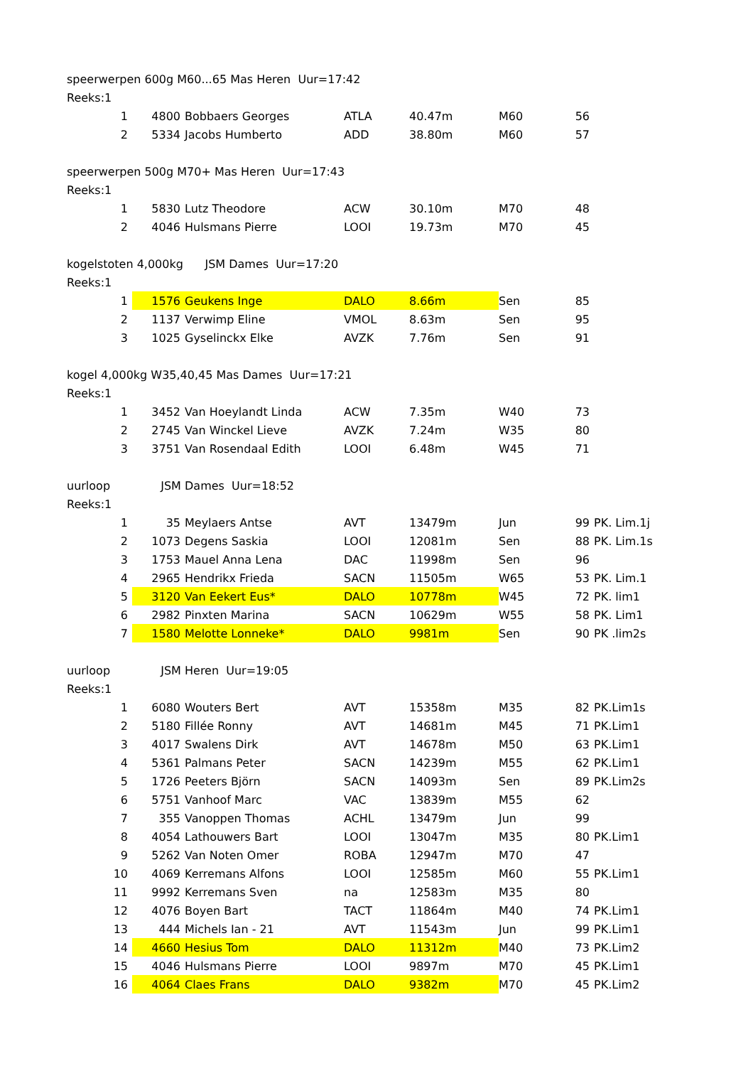| speerwerpen 600g M60...65 Mas Heren Uur=17:42 | | | | | | | |
| Reeks:1 | | | | | | | |
| 1 | 4800 | Bobbaers Georges | ATLA | 40.47m | M60 | 56 | |
| 2 | 5334 | Jacobs Humberto | ADD | 38.80m | M60 | 57 | |
| speerwerpen 500g M70+ Mas Heren Uur=17:43 | | | | | | | |
| Reeks:1 | | | | | | | |
| 1 | 5830 | Lutz Theodore | ACW | 30.10m | M70 | 48 | |
| 2 | 4046 | Hulsmans Pierre | LOOI | 19.73m | M70 | 45 | |
| kogelstoten 4,000kg JSM Dames Uur=17:20 | | | | | | | |
| Reeks:1 | | | | | | | |
| 1 | 1576 | Geukens Inge | DALO | 8.66m | Sen | 85 | |
| 2 | 1137 | Verwimp Eline | VMOL | 8.63m | Sen | 95 | |
| 3 | 1025 | Gyselinckx Elke | AVZK | 7.76m | Sen | 91 | |
| kogel 4,000kg W35,40,45 Mas Dames Uur=17:21 | | | | | | | |
| Reeks:1 | | | | | | | |
| 1 | 3452 | Van Hoeylandt Linda | ACW | 7.35m | W40 | 73 | |
| 2 | 2745 | Van Winckel Lieve | AVZK | 7.24m | W35 | 80 | |
| 3 | 3751 | Van Rosendaal Edith | LOOI | 6.48m | W45 | 71 | |
| uurloop JSM Dames Uur=18:52 | | | | | | | |
| Reeks:1 | | | | | | | |
| 1 | 35 | Meylaers Antse | AVT | 13479m | Jun | 99 | PK. Lim.1j |
| 2 | 1073 | Degens Saskia | LOOI | 12081m | Sen | 88 | PK. Lim.1s |
| 3 | 1753 | Mauel Anna Lena | DAC | 11998m | Sen | 96 | |
| 4 | 2965 | Hendrikx Frieda | SACN | 11505m | W65 | 53 | PK. Lim.1 |
| 5 | 3120 | Van Eekert Eus* | DALO | 10778m | W45 | 72 | PK. lim1 |
| 6 | 2982 | Pinxten Marina | SACN | 10629m | W55 | 58 | PK. Lim1 |
| 7 | 1580 | Melotte Lonneke* | DALO | 9981m | Sen | 90 | PK .lim2s |
| uurloop JSM Heren Uur=19:05 | | | | | | | |
| Reeks:1 | | | | | | | |
| 1 | 6080 | Wouters Bert | AVT | 15358m | M35 | 82 | PK.Lim1s |
| 2 | 5180 | Fillée Ronny | AVT | 14681m | M45 | 71 | PK.Lim1 |
| 3 | 4017 | Swalens Dirk | AVT | 14678m | M50 | 63 | PK.Lim1 |
| 4 | 5361 | Palmans Peter | SACN | 14239m | M55 | 62 | PK.Lim1 |
| 5 | 1726 | Peeters Björn | SACN | 14093m | Sen | 89 | PK.Lim2s |
| 6 | 5751 | Vanhoof Marc | VAC | 13839m | M55 | 62 | |
| 7 | 355 | Vanoppen Thomas | ACHL | 13479m | Jun | 99 | |
| 8 | 4054 | Lathouwers Bart | LOOI | 13047m | M35 | 80 | PK.Lim1 |
| 9 | 5262 | Van Noten Omer | ROBA | 12947m | M70 | 47 | |
| 10 | 4069 | Kerremans Alfons | LOOI | 12585m | M60 | 55 | PK.Lim1 |
| 11 | 9992 | Kerremans Sven | na | 12583m | M35 | 80 | |
| 12 | 4076 | Boyen Bart | TACT | 11864m | M40 | 74 | PK.Lim1 |
| 13 | 444 | Michels Ian - 21 | AVT | 11543m | Jun | 99 | PK.Lim1 |
| 14 | 4660 | Hesius Tom | DALO | 11312m | M40 | 73 | PK.Lim2 |
| 15 | 4046 | Hulsmans Pierre | LOOI | 9897m | M70 | 45 | PK.Lim1 |
| 16 | 4064 | Claes Frans | DALO | 9382m | M70 | 45 | PK.Lim2 |